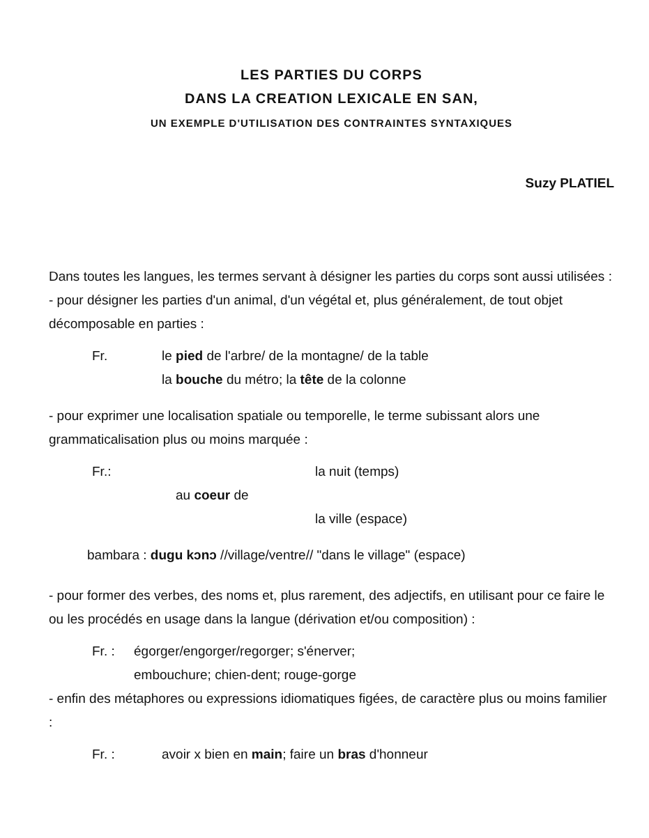LES PARTIES DU CORPS
DANS LA CREATION LEXICALE EN SAN,
UN EXEMPLE D'UTILISATION DES CONTRAINTES SYNTAXIQUES
Suzy PLATIEL
Dans toutes les langues, les termes servant à désigner les parties du corps sont aussi utilisées :
- pour désigner les parties d'un animal, d'un végétal et, plus généralement, de tout objet décomposable en parties :
Fr. le pied de l'arbre/ de la montagne/ de la table
la bouche du métro; la tête de la colonne
- pour exprimer une localisation spatiale ou temporelle, le terme subissant alors une grammaticalisation plus ou moins marquée :
Fr.: la nuit (temps)
au coeur de
la ville (espace)
bambara : dugu kɔnɔ //village/ventre// "dans le village" (espace)
- pour former des verbes, des noms et, plus rarement, des adjectifs, en utilisant pour ce faire le ou les procédés en usage dans la langue (dérivation et/ou composition) :
Fr. : égorger/engorger/regorger; s'énerver;
embouchure; chien-dent; rouge-gorge
- enfin des métaphores ou expressions idiomatiques figées, de caractère plus ou moins familier :
Fr. : avoir x bien en main; faire un bras d'honneur